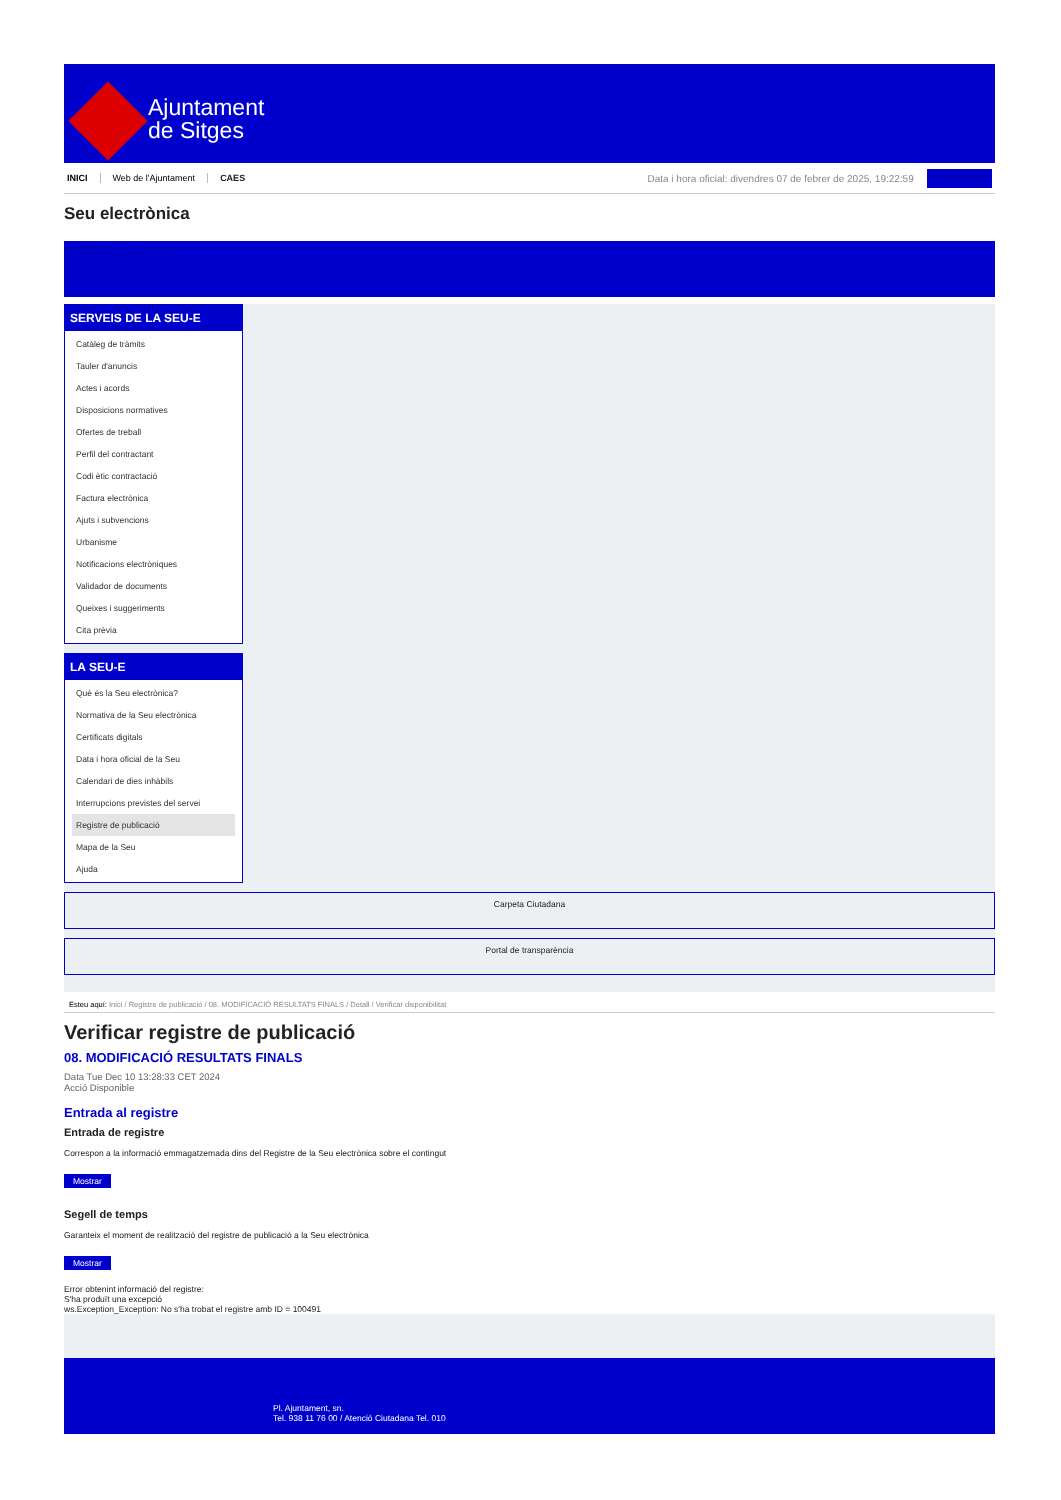Ajuntament
de Sitges
INICI Web de l'Ajuntament CAES
Data i hora oficial: divendres 07 de febrer de 2025, 19:22:59 Sincronitza
Seu electrònica
Obtenir còpia autèntica
SERVEIS DE LA SEU-E
Catàleg de tràmits
Tauler d'anuncis
Actes i acords
Disposicions normatives
Ofertes de treball
Perfil del contractant
Codi ètic contractació
Factura electrònica
Ajuts i subvencions
Urbanisme
Notificacions electròniques
Validador de documents
Queixes i suggeriments
Cita prèvia
LA SEU-E
Què és la Seu electrònica?
Normativa de la Seu electrònica
Certificats digitals
Data i hora oficial de la Seu
Calendari de dies inhàbils
Interrupcions previstes del servei
Registre de publicació
Mapa de la Seu
Ajuda
Carpeta Ciutadana
Portal de transparència
Esteu aquí: Inici / Registre de publicació / 08. MODIFICACIÓ RESULTATS FINALS / Detall / Verificar disponibilitat
Verificar registre de publicació
08. MODIFICACIÓ RESULTATS FINALS
Data Tue Dec 10 13:28:33 CET 2024
Acció Disponible
Entrada al registre
Entrada de registre
Correspon a la informació emmagatzemada dins del Registre de la Seu electrònica sobre el contingut
Mostrar
Segell de temps
Garanteix el moment de realització del registre de publicació a la Seu electrònica
Mostrar
Error obtenint informació del registre:
S'ha produït una excepció
ws.Exception_Exception: No s'ha trobat el registre amb ID = 100491
Pl. Ajuntament, sn.
Tel. 938 11 76 00 / Atenció Ciutadana Tel. 010